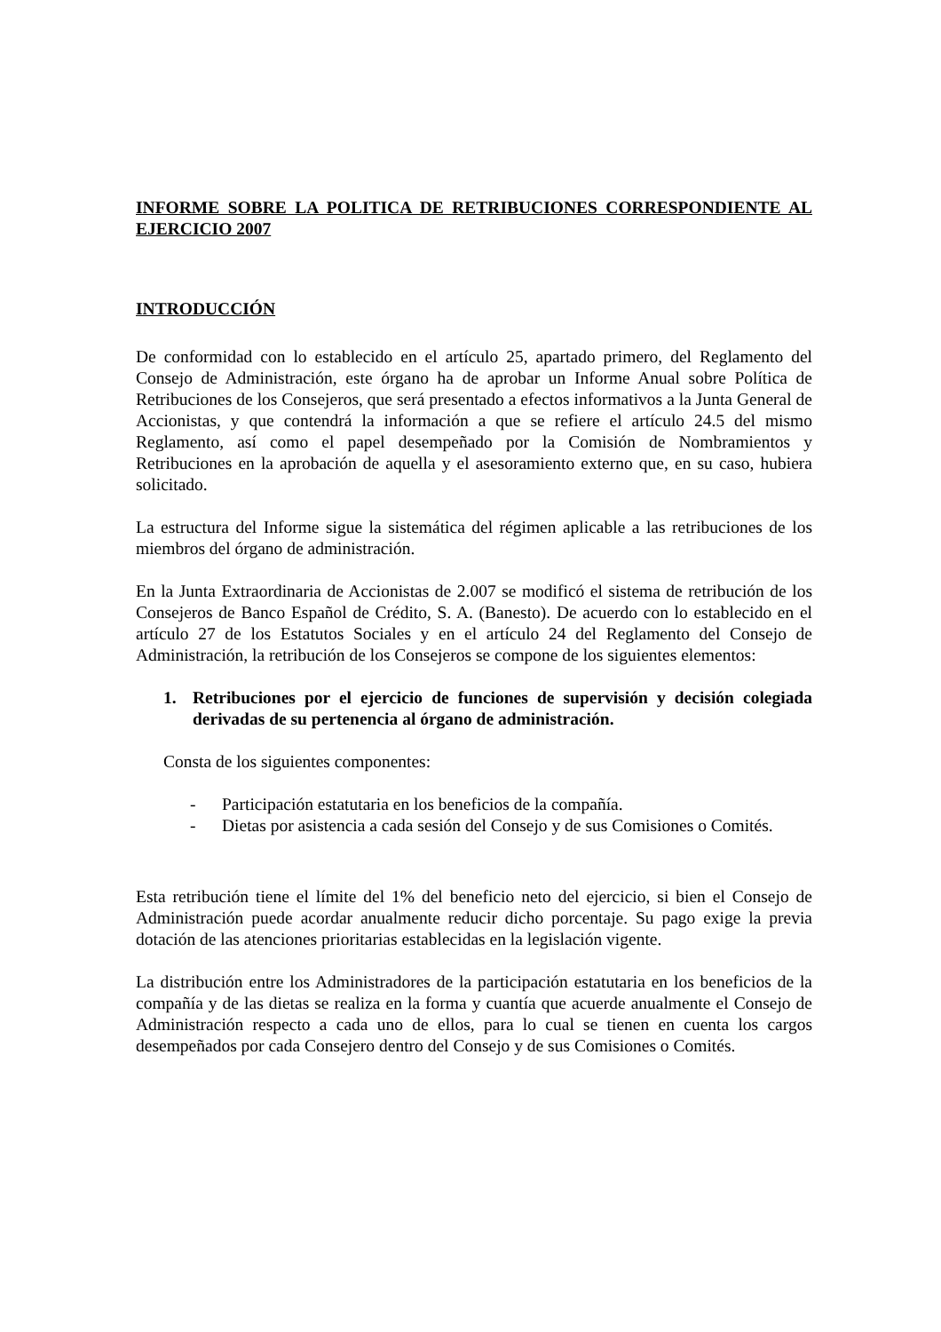INFORME SOBRE LA POLITICA DE RETRIBUCIONES CORRESPONDIENTE AL EJERCICIO 2007
INTRODUCCIÓN
De conformidad con lo establecido en el artículo 25, apartado primero, del Reglamento del Consejo de Administración, este órgano ha de aprobar un Informe Anual sobre Política de Retribuciones de los Consejeros, que será presentado a efectos informativos a la Junta General de Accionistas, y que contendrá la información a que se refiere el artículo 24.5 del mismo Reglamento, así como el papel desempeñado por la Comisión de Nombramientos y Retribuciones en la aprobación de aquella y el asesoramiento externo que, en su caso, hubiera solicitado.
La estructura del Informe sigue la sistemática del régimen aplicable a las retribuciones de los miembros del órgano de administración.
En la Junta Extraordinaria de Accionistas de 2.007 se modificó el sistema de retribución de los Consejeros de Banco Español de Crédito, S. A. (Banesto). De acuerdo con lo establecido en el artículo 27 de los Estatutos Sociales y en el artículo 24 del Reglamento del Consejo de Administración, la retribución de los Consejeros se compone de los siguientes elementos:
1. Retribuciones por el ejercicio de funciones de supervisión y decisión colegiada derivadas de su pertenencia al órgano de administración.
Consta de los siguientes componentes:
- Participación estatutaria en los beneficios de la compañía.
- Dietas por asistencia a cada sesión del Consejo y de sus Comisiones o Comités.
Esta retribución tiene el límite del 1% del beneficio neto del ejercicio, si bien el Consejo de Administración puede acordar anualmente reducir dicho porcentaje. Su pago exige la previa dotación de las atenciones prioritarias establecidas en la legislación vigente.
La distribución entre los Administradores de la participación estatutaria en los beneficios de la compañía y de las dietas se realiza en la forma y cuantía que acuerde anualmente el Consejo de Administración respecto a cada uno de ellos, para lo cual se tienen en cuenta los cargos desempeñados por cada Consejero dentro del Consejo y de sus Comisiones o Comités.